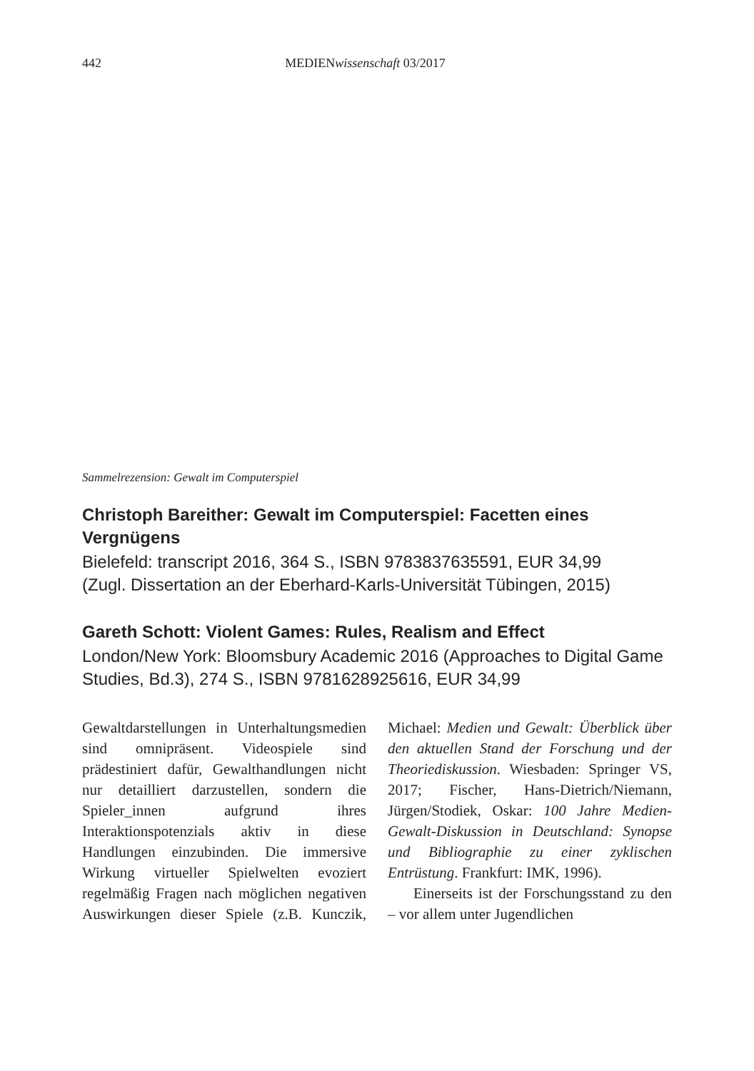442 MEDIENwissenschaft 03/2017
Sammelrezension: Gewalt im Computerspiel
Christoph Bareither: Gewalt im Computerspiel: Facetten eines Vergnügens
Bielefeld: transcript 2016, 364 S., ISBN 9783837635591, EUR 34,99
(Zugl. Dissertation an der Eberhard-Karls-Universität Tübingen, 2015)
Gareth Schott: Violent Games: Rules, Realism and Effect
London/New York: Bloomsbury Academic 2016 (Approaches to Digital Game Studies, Bd.3), 274 S., ISBN 9781628925616, EUR 34,99
Gewaltdarstellungen in Unterhaltungsmedien sind omnipräsent. Videospiele sind prädestiniert dafür, Gewalthandlungen nicht nur detailliert darzustellen, sondern die Spieler_innen aufgrund ihres Interaktionspotenzials aktiv in diese Handlungen einzubinden. Die immersive Wirkung virtueller Spielwelten evoziert regelmäßig Fragen nach möglichen negativen Auswirkungen dieser Spiele (z.B. Kunczik, Michael: Medien und Gewalt: Überblick über den aktuellen Stand der Forschung und der Theoriediskussion. Wiesbaden: Springer VS, 2017; Fischer, Hans-Dietrich/Niemann, Jürgen/Stodiek, Oskar: 100 Jahre Medien-Gewalt-Diskussion in Deutschland: Synopse und Bibliographie zu einer zyklischen Entrüstung. Frankfurt: IMK, 1996).
Einerseits ist der Forschungsstand zu den – vor allem unter Jugendlichen